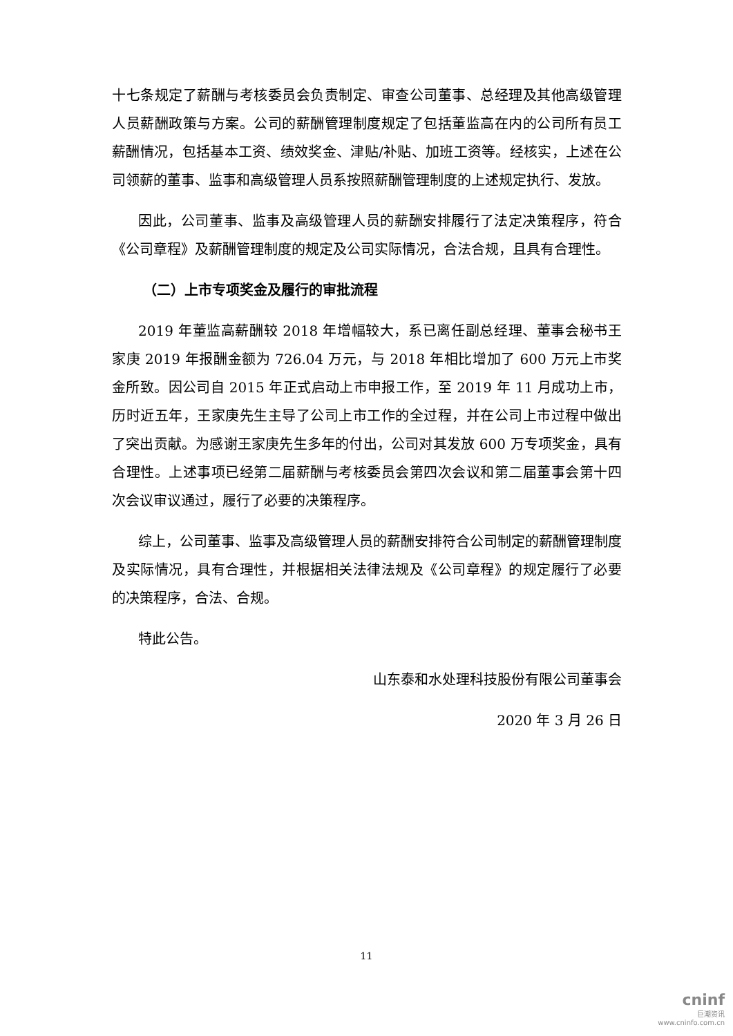十七条规定了薪酬与考核委员会负责制定、审查公司董事、总经理及其他高级管理人员薪酬政策与方案。公司的薪酬管理制度规定了包括董监高在内的公司所有员工薪酬情况，包括基本工资、绩效奖金、津贴/补贴、加班工资等。经核实，上述在公司领薪的董事、监事和高级管理人员系按照薪酬管理制度的上述规定执行、发放。
因此，公司董事、监事及高级管理人员的薪酬安排履行了法定决策程序，符合《公司章程》及薪酬管理制度的规定及公司实际情况，合法合规，且具有合理性。
（二）上市专项奖金及履行的审批流程
2019 年董监高薪酬较 2018 年增幅较大，系已离任副总经理、董事会秘书王家庚 2019 年报酬金额为 726.04 万元，与 2018 年相比增加了 600 万元上市奖金所致。因公司自 2015 年正式启动上市申报工作，至 2019 年 11 月成功上市，历时近五年，王家庚先生主导了公司上市工作的全过程，并在公司上市过程中做出了突出贡献。为感谢王家庚先生多年的付出，公司对其发放 600 万专项奖金，具有合理性。上述事项已经第二届薪酬与考核委员会第四次会议和第二届董事会第十四次会议审议通过，履行了必要的决策程序。
综上，公司董事、监事及高级管理人员的薪酬安排符合公司制定的薪酬管理制度及实际情况，具有合理性，并根据相关法律法规及《公司章程》的规定履行了必要的决策程序，合法、合规。
特此公告。
山东泰和水处理科技股份有限公司董事会
2020 年 3 月 26 日
11
cninf
巨潮资讯
www.cninfo.com.cn